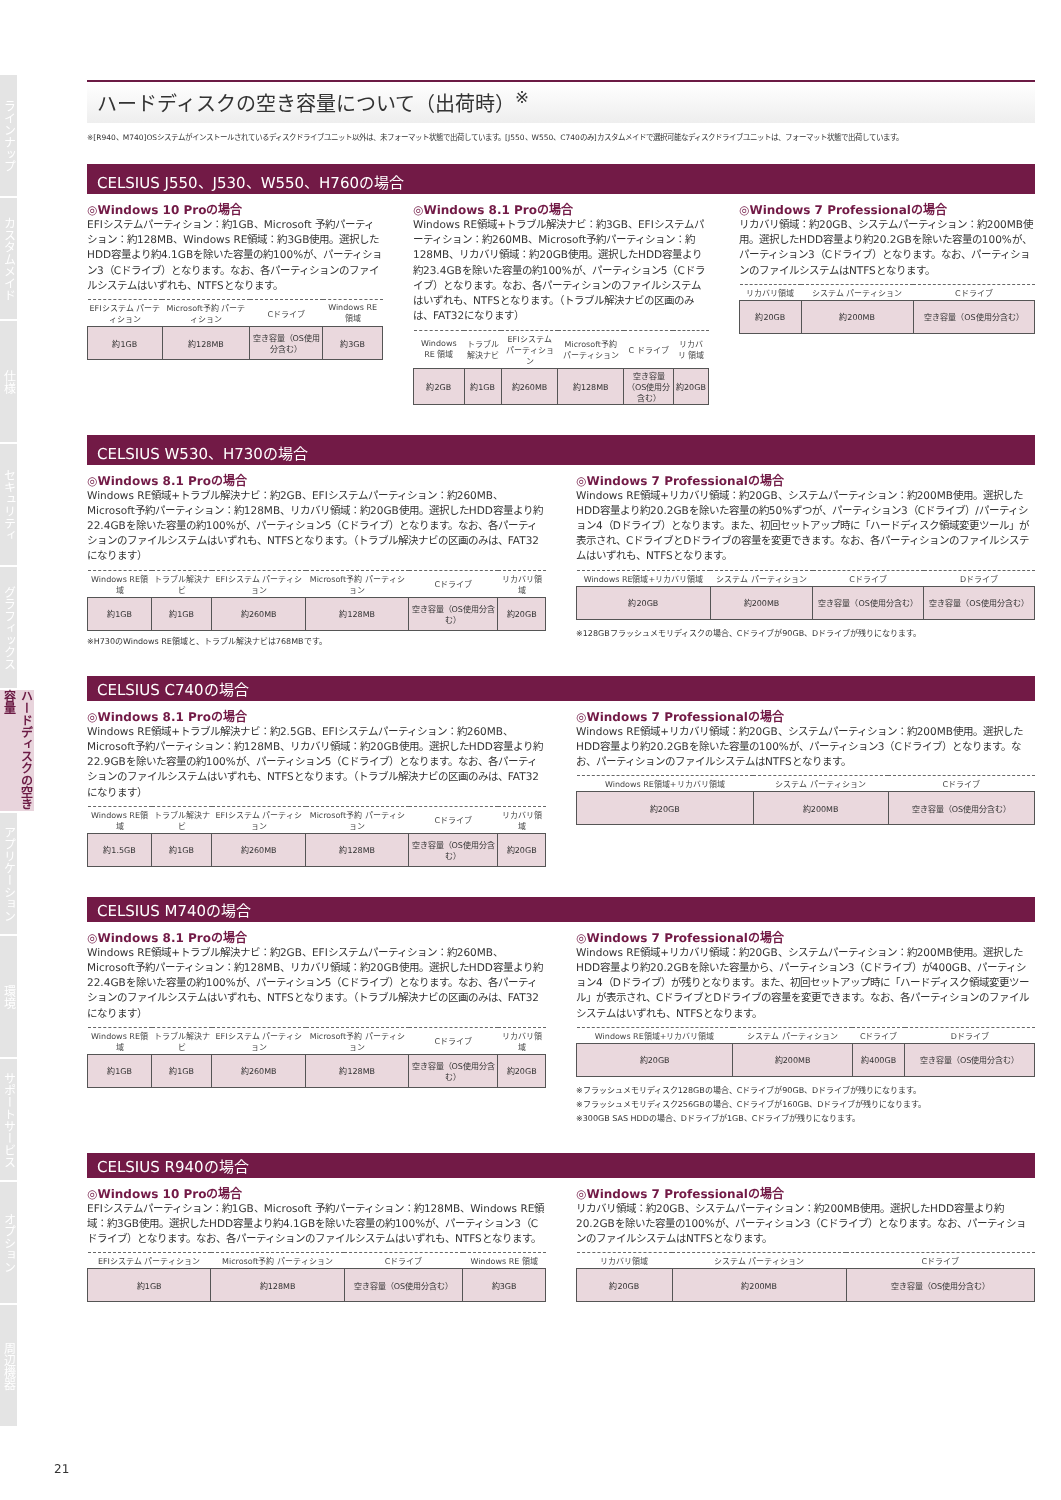ラインナップ
カスタムメイド
仕様
セキュリティ
グラフィックス
ハードディスクの空き容量
アプリケーション
環境
サポートサービス
オプション
周辺機器
ハードディスクの空き容量について（出荷時）<sup>※</sup>
※[R940、M740]OSシステムがインストールされているディスクドライブユニット以外は、未フォーマット状態で出荷しています。[J550、W550、C740のみ]カスタムメイドで選択可能なディスクドライブユニットは、フォーマット状態で出荷しています。
CELSIUS J550、J530、W550、H760の場合
◎Windows 10 Proの場合
EFIシステムパーティション：約1GB、Microsoft 予約パーティション：約128MB、Windows RE領域：約3GB使用。選択したHDD容量より約4.1GBを除いた容量の約100%が、パーティション3（Cドライブ）となります。なお、各パーティションのファイルシステムはいずれも、NTFSとなります。
| EFIシステム パーティション | Microsoft予約 パーティション | Cドライブ | Windows RE 領域 |
| --- | --- | --- | --- |
| 約1GB | 約128MB | 空き容量（OS使用分含む） | 約3GB |
◎Windows 8.1 Proの場合
Windows RE領域+トラブル解決ナビ：約3GB、EFIシステムパーティション：約260MB、Microsoft予約パーティション：約128MB、リカバリ領域：約20GB使用。選択したHDD容量より約23.4GBを除いた容量の約100%が、パーティション5（Cドライブ）となります。なお、各パーティションのファイルシステムはいずれも、NTFSとなります。（トラブル解決ナビの区画のみは、FAT32になります）
| Windows RE 領域 | トラブル 解決ナビ | EFIシステム パーティション | Microsoft予約 パーティション | C ドライブ | リカバリ 領域 |
| --- | --- | --- | --- | --- | --- |
| 約2GB | 約1GB | 約260MB | 約128MB | 空き容量（OS使用分含む） | 約20GB |
◎Windows 7 Professionalの場合
リカバリ領域：約20GB、システムパーティション：約200MB使用。選択したHDD容量より約20.2GBを除いた容量の100%が、パーティション3（Cドライブ）となります。なお、パーティションのファイルシステムはNTFSとなります。
| リカバリ領域 | システム パーティション | Cドライブ |
| --- | --- | --- |
| 約20GB | 約200MB | 空き容量（OS使用分含む） |
CELSIUS W530、H730の場合
◎Windows 8.1 Proの場合
Windows RE領域+トラブル解決ナビ：約2GB、EFIシステムパーティション：約260MB、Microsoft予約パーティション：約128MB、リカバリ領域：約20GB使用。選択したHDD容量より約22.4GBを除いた容量の約100%が、パーティション5（Cドライブ）となります。なお、各パーティションのファイルシステムはいずれも、NTFSとなります。（トラブル解決ナビの区画のみは、FAT32になります）
| Windows RE領域 | トラブル解決ナビ | EFIシステム パーティション | Microsoft予約 パーティション | Cドライブ | リカバリ領域 |
| --- | --- | --- | --- | --- | --- |
| 約1GB | 約1GB | 約260MB | 約128MB | 空き容量（OS使用分含む） | 約20GB |
※H730のWindows RE領域と、トラブル解決ナビは768MBです。
◎Windows 7 Professionalの場合
Windows RE領域+リカバリ領域：約20GB、システムパーティション：約200MB使用。選択したHDD容量より約20.2GBを除いた容量の約50%ずつが、パーティション3（Cドライブ）/パーティション4（Dドライブ）となります。また、初回セットアップ時に「ハードディスク領域変更ツール」が表示され、CドライブとDドライブの容量を変更できます。なお、各パーティションのファイルシステムはいずれも、NTFSとなります。
| Windows RE領域+リカバリ領域 | システム パーティション | Cドライブ | Dドライブ |
| --- | --- | --- | --- |
| 約20GB | 約200MB | 空き容量（OS使用分含む） | 空き容量（OS使用分含む） |
※128GBフラッシュメモリディスクの場合、Cドライブが90GB、Dドライブが残りになります。
CELSIUS C740の場合
◎Windows 8.1 Proの場合
Windows RE領域+トラブル解決ナビ：約2.5GB、EFIシステムパーティション：約260MB、Microsoft予約パーティション：約128MB、リカバリ領域：約20GB使用。選択したHDD容量より約22.9GBを除いた容量の約100%が、パーティション5（Cドライブ）となります。なお、各パーティションのファイルシステムはいずれも、NTFSとなります。（トラブル解決ナビの区画のみは、FAT32になります）
| Windows RE領域 | トラブル解決ナビ | EFIシステム パーティション | Microsoft予約 パーティション | Cドライブ | リカバリ領域 |
| --- | --- | --- | --- | --- | --- |
| 約1.5GB | 約1GB | 約260MB | 約128MB | 空き容量（OS使用分含む） | 約20GB |
◎Windows 7 Professionalの場合
Windows RE領域+リカバリ領域：約20GB、システムパーティション：約200MB使用。選択したHDD容量より約20.2GBを除いた容量の100%が、パーティション3（Cドライブ）となります。なお、パーティションのファイルシステムはNTFSとなります。
| Windows RE領域+リカバリ領域 | システム パーティション | Cドライブ |
| --- | --- | --- |
| 約20GB | 約200MB | 空き容量（OS使用分含む） |
CELSIUS M740の場合
◎Windows 8.1 Proの場合
Windows RE領域+トラブル解決ナビ：約2GB、EFIシステムパーティション：約260MB、Microsoft予約パーティション：約128MB、リカバリ領域：約20GB使用。選択したHDD容量より約22.4GBを除いた容量の約100%が、パーティション5（Cドライブ）となります。なお、各パーティションのファイルシステムはいずれも、NTFSとなります。（トラブル解決ナビの区画のみは、FAT32になります）
| Windows RE領域 | トラブル解決ナビ | EFIシステム パーティション | Microsoft予約 パーティション | Cドライブ | リカバリ領域 |
| --- | --- | --- | --- | --- | --- |
| 約1GB | 約1GB | 約260MB | 約128MB | 空き容量（OS使用分含む） | 約20GB |
◎Windows 7 Professionalの場合
Windows RE領域+リカバリ領域：約20GB、システムパーティション：約200MB使用。選択したHDD容量より約20.2GBを除いた容量から、パーティション3（Cドライブ）が400GB、パーティション4（Dドライブ）が残りとなります。また、初回セットアップ時に「ハードディスク領域変更ツール」が表示され、CドライブとDドライブの容量を変更できます。なお、各パーティションのファイルシステムはいずれも、NTFSとなります。
| Windows RE領域+リカバリ領域 | システム パーティション | Cドライブ | Dドライブ |
| --- | --- | --- | --- |
| 約20GB | 約200MB | 約400GB | 空き容量（OS使用分含む） |
※フラッシュメモリディスク128GBの場合、Cドライブが90GB、Dドライブが残りになります。
※フラッシュメモリディスク256GBの場合、Cドライブが160GB、Dドライブが残りになります。
※300GB SAS HDDの場合、Dドライブが1GB、Cドライブが残りになります。
CELSIUS R940の場合
◎Windows 10 Proの場合
EFIシステムパーティション：約1GB、Microsoft 予約パーティション：約128MB、Windows RE領域：約3GB使用。選択したHDD容量より約4.1GBを除いた容量の約100%が、パーティション3（Cドライブ）となります。なお、各パーティションのファイルシステムはいずれも、NTFSとなります。
| EFIシステム パーティション | Microsoft予約 パーティション | Cドライブ | Windows RE 領域 |
| --- | --- | --- | --- |
| 約1GB | 約128MB | 空き容量（OS使用分含む） | 約3GB |
◎Windows 7 Professionalの場合
リカバリ領域：約20GB、システムパーティション：約200MB使用。選択したHDD容量より約20.2GBを除いた容量の100%が、パーティション3（Cドライブ）となります。なお、パーティションのファイルシステムはNTFSとなります。
| リカバリ領域 | システム パーティション | Cドライブ |
| --- | --- | --- |
| 約20GB | 約200MB | 空き容量（OS使用分含む） |
21